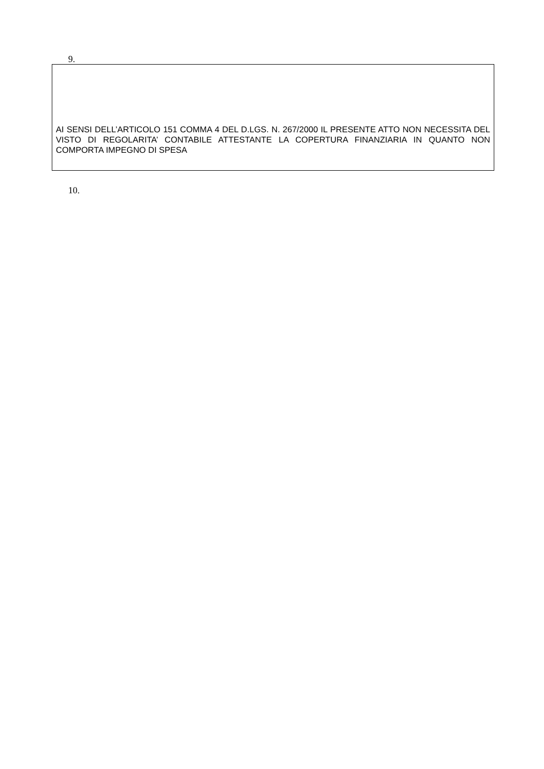9.
AI SENSI DELL’ARTICOLO 151 COMMA 4 DEL D.LGS. N. 267/2000 IL PRESENTE ATTO NON NECESSITA DEL VISTO DI REGOLARITA’ CONTABILE ATTESTANTE LA COPERTURA FINANZIARIA IN QUANTO NON COMPORTA IMPEGNO DI SPESA
10.